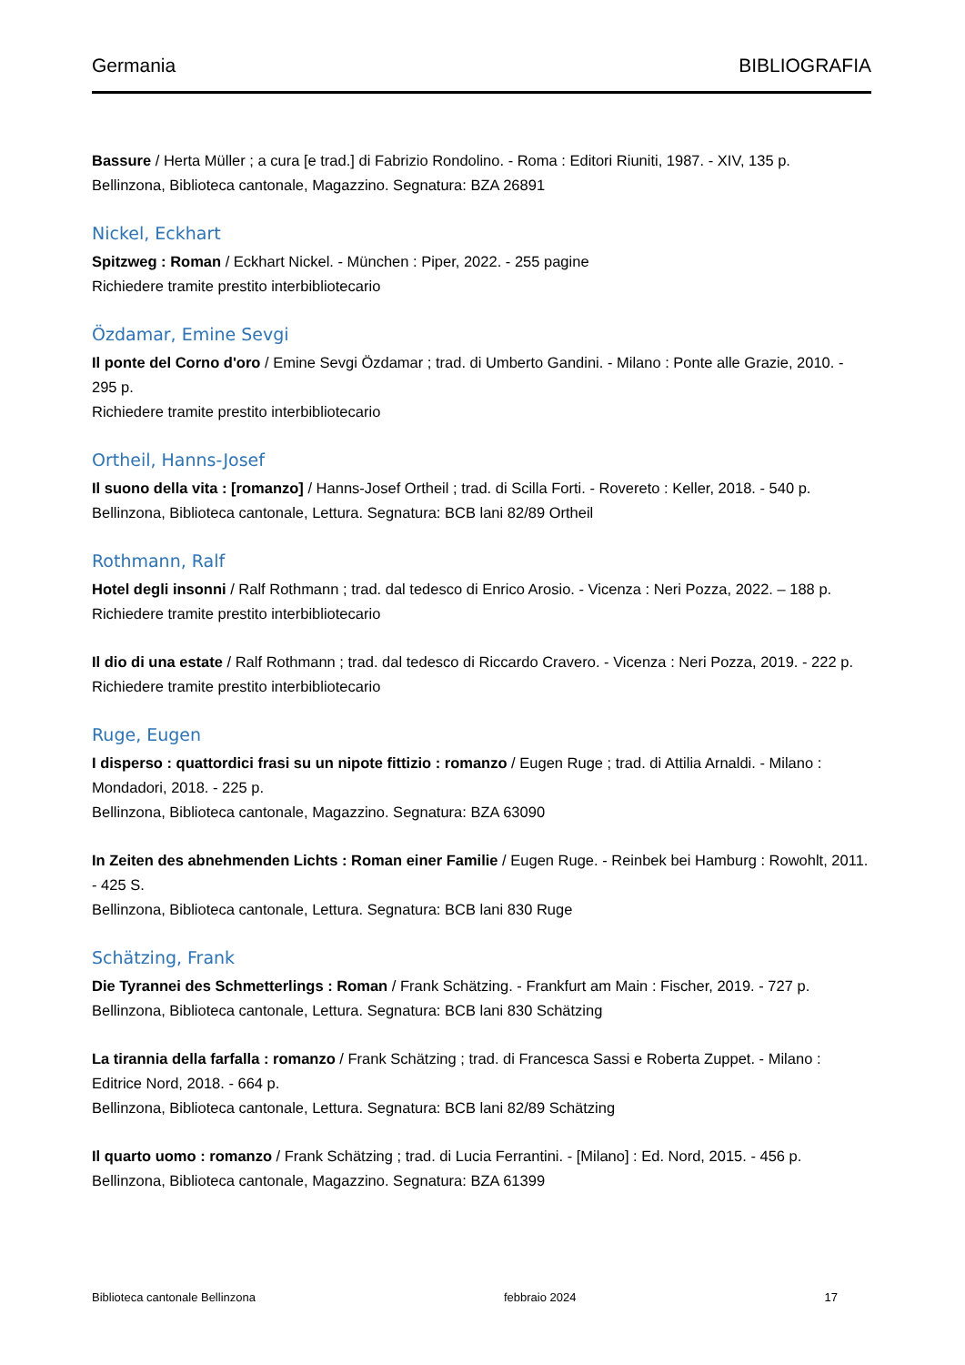Germania BIBLIOGRAFIA
Bassure / Herta Müller ; a cura [e trad.] di Fabrizio Rondolino. - Roma : Editori Riuniti, 1987. - XIV, 135 p.
Bellinzona, Biblioteca cantonale, Magazzino. Segnatura: BZA 26891
Nickel, Eckhart
Spitzweg : Roman / Eckhart Nickel. - München : Piper, 2022. - 255 pagine
Richiedere tramite prestito interbibliotecario
Özdamar, Emine Sevgi
Il ponte del Corno d'oro / Emine Sevgi Özdamar ; trad. di Umberto Gandini. - Milano : Ponte alle Grazie, 2010. - 295 p.
Richiedere tramite prestito interbibliotecario
Ortheil, Hanns-Josef
Il suono della vita : [romanzo] / Hanns-Josef Ortheil ; trad. di Scilla Forti. - Rovereto : Keller, 2018. - 540 p.
Bellinzona, Biblioteca cantonale, Lettura. Segnatura: BCB lani 82/89 Ortheil
Rothmann, Ralf
Hotel degli insonni / Ralf Rothmann ; trad. dal tedesco di Enrico Arosio. - Vicenza : Neri Pozza, 2022. – 188 p.
Richiedere tramite prestito interbibliotecario
Il dio di una estate / Ralf Rothmann ; trad. dal tedesco di Riccardo Cravero. - Vicenza : Neri Pozza, 2019. - 222 p.
Richiedere tramite prestito interbibliotecario
Ruge, Eugen
I disperso : quattordici frasi su un nipote fittizio : romanzo / Eugen Ruge ; trad. di Attilia Arnaldi. - Milano : Mondadori, 2018. - 225 p.
Bellinzona, Biblioteca cantonale, Magazzino. Segnatura: BZA 63090
In Zeiten des abnehmenden Lichts : Roman einer Familie / Eugen Ruge. - Reinbek bei Hamburg : Rowohlt, 2011. - 425 S.
Bellinzona, Biblioteca cantonale, Lettura. Segnatura: BCB lani 830 Ruge
Schätzing, Frank
Die Tyrannei des Schmetterlings : Roman / Frank Schätzing. - Frankfurt am Main : Fischer, 2019. - 727 p.
Bellinzona, Biblioteca cantonale, Lettura. Segnatura: BCB lani 830 Schätzing
La tirannia della farfalla : romanzo / Frank Schätzing ; trad. di Francesca Sassi e Roberta Zuppet. - Milano : Editrice Nord, 2018. - 664 p.
Bellinzona, Biblioteca cantonale, Lettura. Segnatura: BCB lani 82/89 Schätzing
Il quarto uomo : romanzo / Frank Schätzing ; trad. di Lucia Ferrantini. - [Milano] : Ed. Nord, 2015. - 456 p.
Bellinzona, Biblioteca cantonale, Magazzino. Segnatura: BZA 61399
Biblioteca cantonale Bellinzona febbraio 2024 17